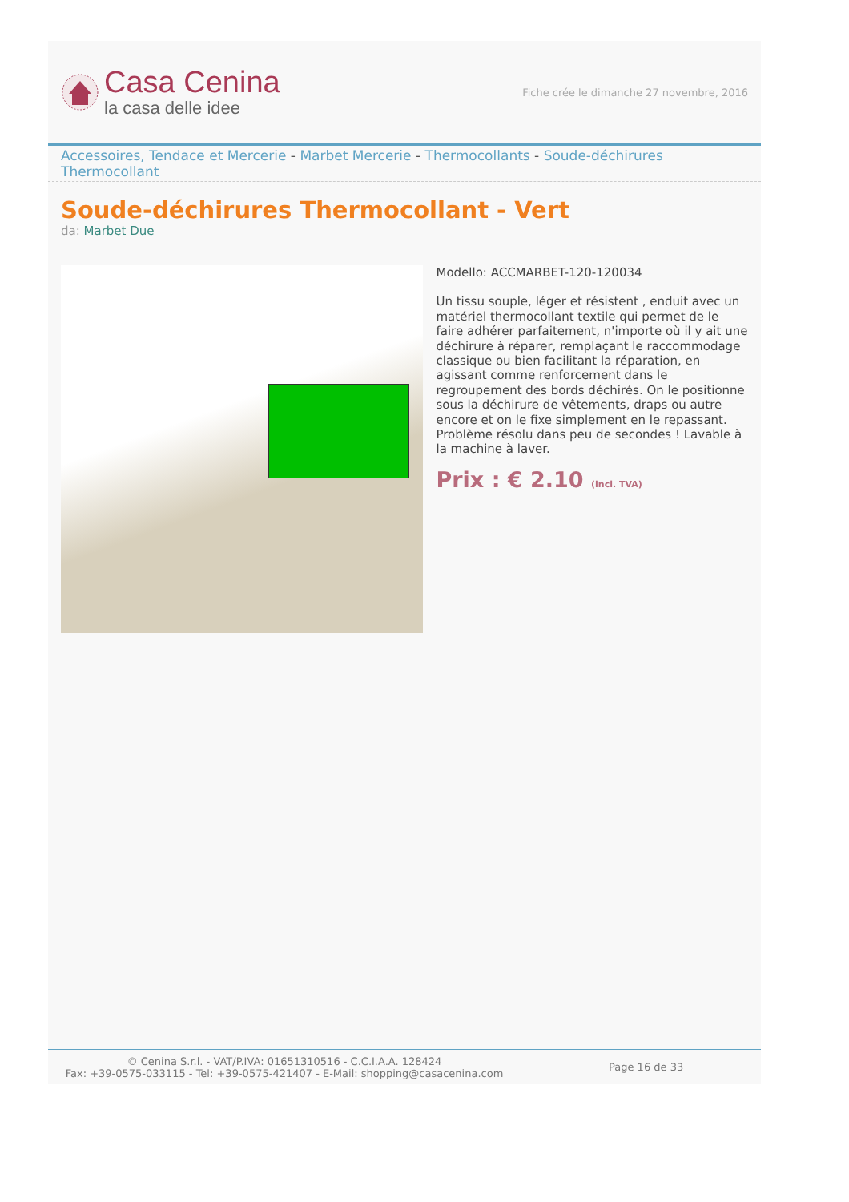Casa Cenina
la casa delle idee
Fiche crée le dimanche 27 novembre, 2016
Accessoires, Tendace et Mercerie - Marbet Mercerie - Thermocollants - Soude-déchirures Thermocollant
Soude-déchirures Thermocollant - Vert
da: Marbet Due
Modello: ACCMARBET-120-120034
Un tissu souple, léger et résistent , enduit avec un matériel thermocollant textile qui permet de le faire adhérer parfaitement, n'importe où il y ait une déchirure à réparer, remplaçant le raccommodage classique ou bien facilitant la réparation, en agissant comme renforcement dans le regroupement des bords déchirés. On le positionne sous la déchirure de vêtements, draps ou autre encore et on le fixe simplement en le repassant. Problème résolu dans peu de secondes ! Lavable à la machine à laver.
Prix : € 2.10 (incl. TVA)
© Cenina S.r.l. - VAT/P.IVA: 01651310516 - C.C.I.A.A. 128424
Fax: +39-0575-033115 - Tel: +39-0575-421407 - E-Mail: shopping@casacenina.com
Page 16 de 33